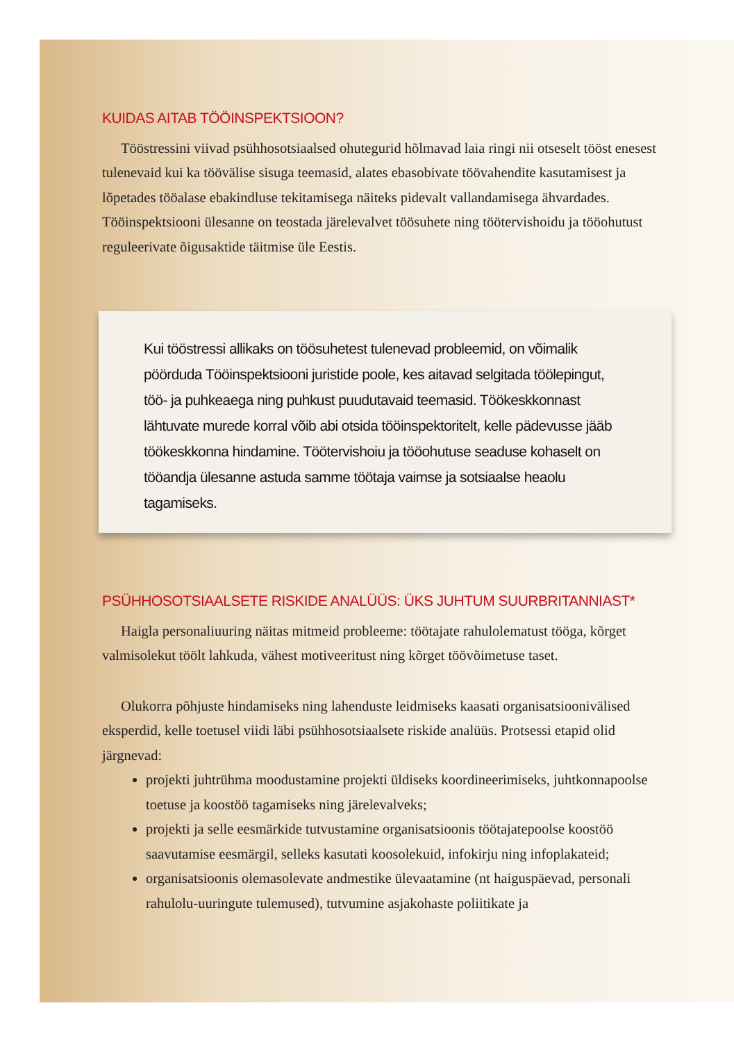KUIDAS AITAB TÖÖINSPEKTSIOON?
Tööstressini viivad psühhosotsiaalsed ohutegurid hõlmavad laia ringi nii otseselt tööst enesest tulenevaid kui ka töövälise sisuga teemasid, alates ebasobivate töövahendite kasutamisest ja lõpetades tööalase ebakindluse tekitamisega näiteks pidevalt vallandamisega ähvardades. Tööinspektsiooni ülesanne on teostada järelevalvet töösuhete ning töötervishoidu ja tööohutust reguleerivate õigusaktide täitmise üle Eestis.
Kui tööstressi allikaks on töösuhetest tulenevad probleemid, on võimalik pöörduda Tööinspektsiooni juristide poole, kes aitavad selgitada töölepingut, töö- ja puhkeaega ning puhkust puudutavaid teemasid. Töökeskkonnast lähtuvate murede korral võib abi otsida tööinspektoritelt, kelle pädevusse jääb töökeskkonna hindamine. Töötervishoiu ja tööohutuse seaduse kohaselt on tööandja ülesanne astuda samme töötaja vaimse ja sotsiaalse heaolu tagamiseks.
PSÜHHOSOTSIAALSETE RISKIDE ANALÜÜS: ÜKS JUHTUM SUURBRITANNIAST*
Haigla personaliuuring näitas mitmeid probleeme: töötajate rahulolematust tööga, kõrget valmisolekut töölt lahkuda, vähest motiveeritust ning kõrget töövõimetuse taset.
Olukorra põhjuste hindamiseks ning lahenduste leidmiseks kaasati organisatsioonivälised eksperdid, kelle toetusel viidi läbi psühhosotsiaalsete riskide analüüs. Protsessi etapid olid järgnevad:
projekti juhtrühma moodustamine projekti üldiseks koordineerimiseks, juhtkonnapoolse toetuse ja koostöö tagamiseks ning järelevalveks;
projekti ja selle eesmärkide tutvustamine organisatsioonis töötajatepoolse koostöö saavutamise eesmärgil, selleks kasutati koosolekuid, infokirju ning infoplakateid;
organisatsioonis olemasolevate andmestike ülevaatamine (nt haiguspäevad, personali rahulolu-uuringute tulemused), tutvumine asjakohaste poliitikate ja